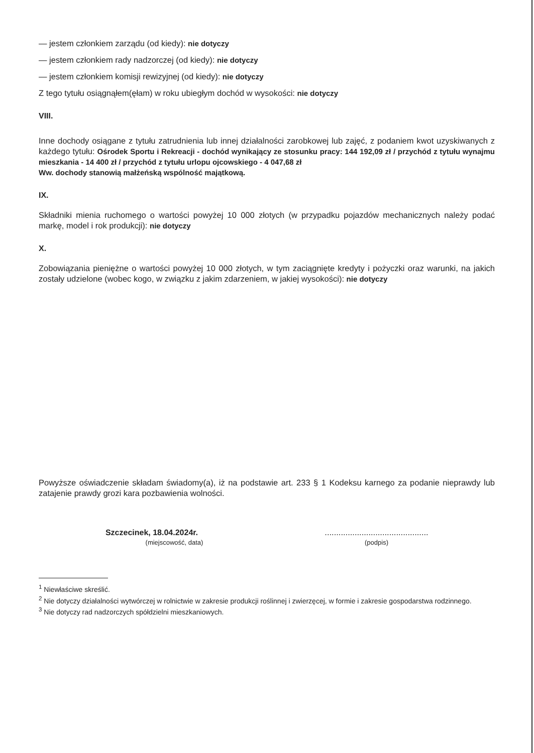— jestem członkiem zarządu (od kiedy): nie dotyczy
— jestem członkiem rady nadzorczej (od kiedy): nie dotyczy
— jestem członkiem komisji rewizyjnej (od kiedy): nie dotyczy
Z tego tytułu osiągnąłem(ęłam) w roku ubiegłym dochód w wysokości: nie dotyczy
VIII.
Inne dochody osiągane z tytułu zatrudnienia lub innej działalności zarobkowej lub zajęć, z podaniem kwot uzyskiwanych z każdego tytułu: Ośrodek Sportu i Rekreacji - dochód wynikający ze stosunku pracy: 144 192,09 zł / przychód z tytułu wynajmu mieszkania - 14 400 zł / przychód z tytułu urlopu ojcowskiego - 4 047,68 zł
Ww. dochody stanowią małżeńską wspólność majątkową.
IX.
Składniki mienia ruchomego o wartości powyżej 10 000 złotych (w przypadku pojazdów mechanicznych należy podać markę, model i rok produkcji): nie dotyczy
X.
Zobowiązania pieniężne o wartości powyżej 10 000 złotych, w tym zaciągnięte kredyty i pożyczki oraz warunki, na jakich zostały udzielone (wobec kogo, w związku z jakim zdarzeniem, w jakiej wysokości): nie dotyczy
Powyższe oświadczenie składam świadomy(a), iż na podstawie art. 233 § 1 Kodeksu karnego za podanie nieprawdy lub zatajenie prawdy grozi kara pozbawienia wolności.
Szczecinek, 18.04.2024r.
(miejscowość, data)
.............................................
(podpis)
<sup>1</sup> Niewłaściwe skreślić.
<sup>2</sup> Nie dotyczy działalności wytwórczej w rolnictwie w zakresie produkcji roślinnej i zwierzęcej, w formie i zakresie gospodarstwa rodzinnego.
<sup>3</sup> Nie dotyczy rad nadzorczych spółdzielni mieszkaniowych.